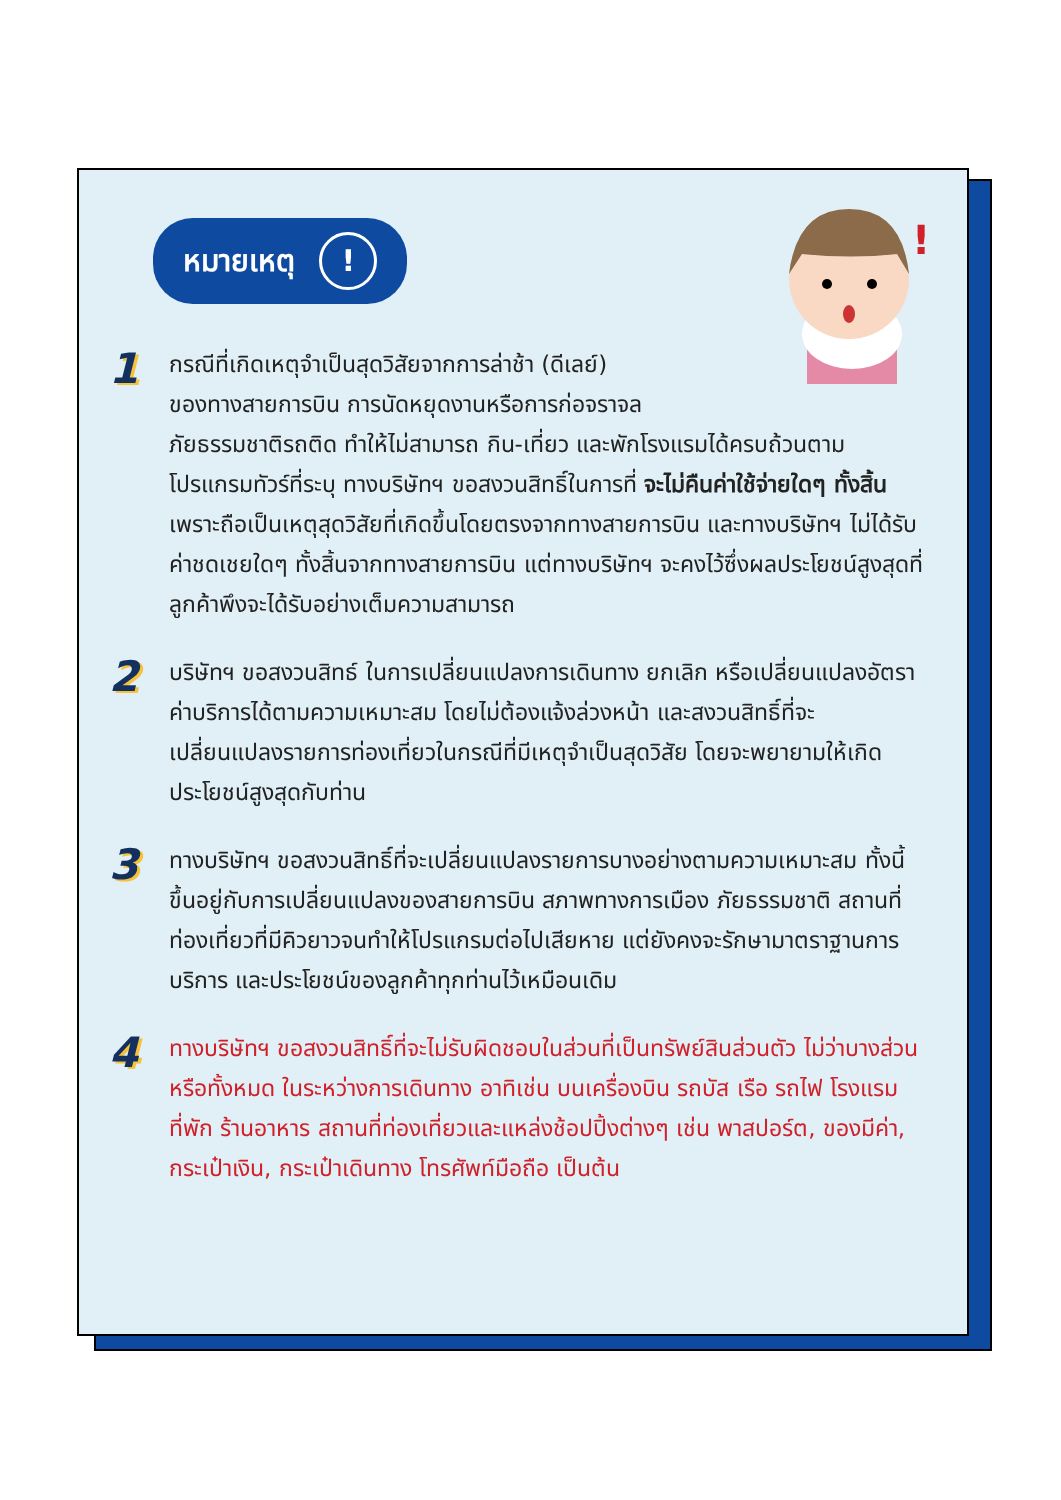!
หมายเหตุ !
1
กรณีที่เกิดเหตุจำเป็นสุดวิสัยจากการล่าช้า (ดีเลย์)
ของทางสายการบิน การนัดหยุดงานหรือการก่อจราจล
ภัยธรรมชาติรถติด ทำให้ไม่สามารถ กิน-เที่ยว และพักโรงแรมได้ครบถ้วนตามโปรแกรมทัวร์ที่ระบุ ทางบริษัทฯ ขอสงวนสิทธิ์ในการที่ จะไม่คืนค่าใช้จ่ายใดๆ ทั้งสิ้น เพราะถือเป็นเหตุสุดวิสัยที่เกิดขึ้นโดยตรงจากทางสายการบิน และทางบริษัทฯ ไม่ได้รับค่าชดเชยใดๆ ทั้งสิ้นจากทางสายการบิน แต่ทางบริษัทฯ จะคงไว้ซึ่งผลประโยชน์สูงสุดที่ลูกค้าพึงจะได้รับอย่างเต็มความสามารถ
2
บริษัทฯ ขอสงวนสิทธ์ ในการเปลี่ยนแปลงการเดินทาง ยกเลิก หรือเปลี่ยนแปลงอัตราค่าบริการได้ตามความเหมาะสม โดยไม่ต้องแจ้งล่วงหน้า และสงวนสิทธิ์ที่จะเปลี่ยนแปลงรายการท่องเที่ยวในกรณีที่มีเหตุจำเป็นสุดวิสัย โดยจะพยายามให้เกิดประโยชน์สูงสุดกับท่าน
3
ทางบริษัทฯ ขอสงวนสิทธิ์ที่จะเปลี่ยนแปลงรายการบางอย่างตามความเหมาะสม ทั้งนี้ขึ้นอยู่กับการเปลี่ยนแปลงของสายการบิน สภาพทางการเมือง ภัยธรรมชาติ สถานที่ท่องเที่ยวที่มีคิวยาวจนทำให้โปรแกรมต่อไปเสียหาย แต่ยังคงจะรักษามาตราฐานการบริการ และประโยชน์ของลูกค้าทุกท่านไว้เหมือนเดิม
4
ทางบริษัทฯ ขอสงวนสิทธิ์ที่จะไม่รับผิดชอบในส่วนที่เป็นทรัพย์สินส่วนตัว ไม่ว่าบางส่วนหรือทั้งหมด ในระหว่างการเดินทาง อาทิเช่น บนเครื่องบิน รถบัส เรือ รถไฟ โรงแรมที่พัก ร้านอาหาร สถานที่ท่องเที่ยวและแหล่งช้อปปิ้งต่างๆ เช่น พาสปอร์ต, ของมีค่า, กระเป๋าเงิน, กระเป๋าเดินทาง โทรศัพท์มือถือ เป็นต้น